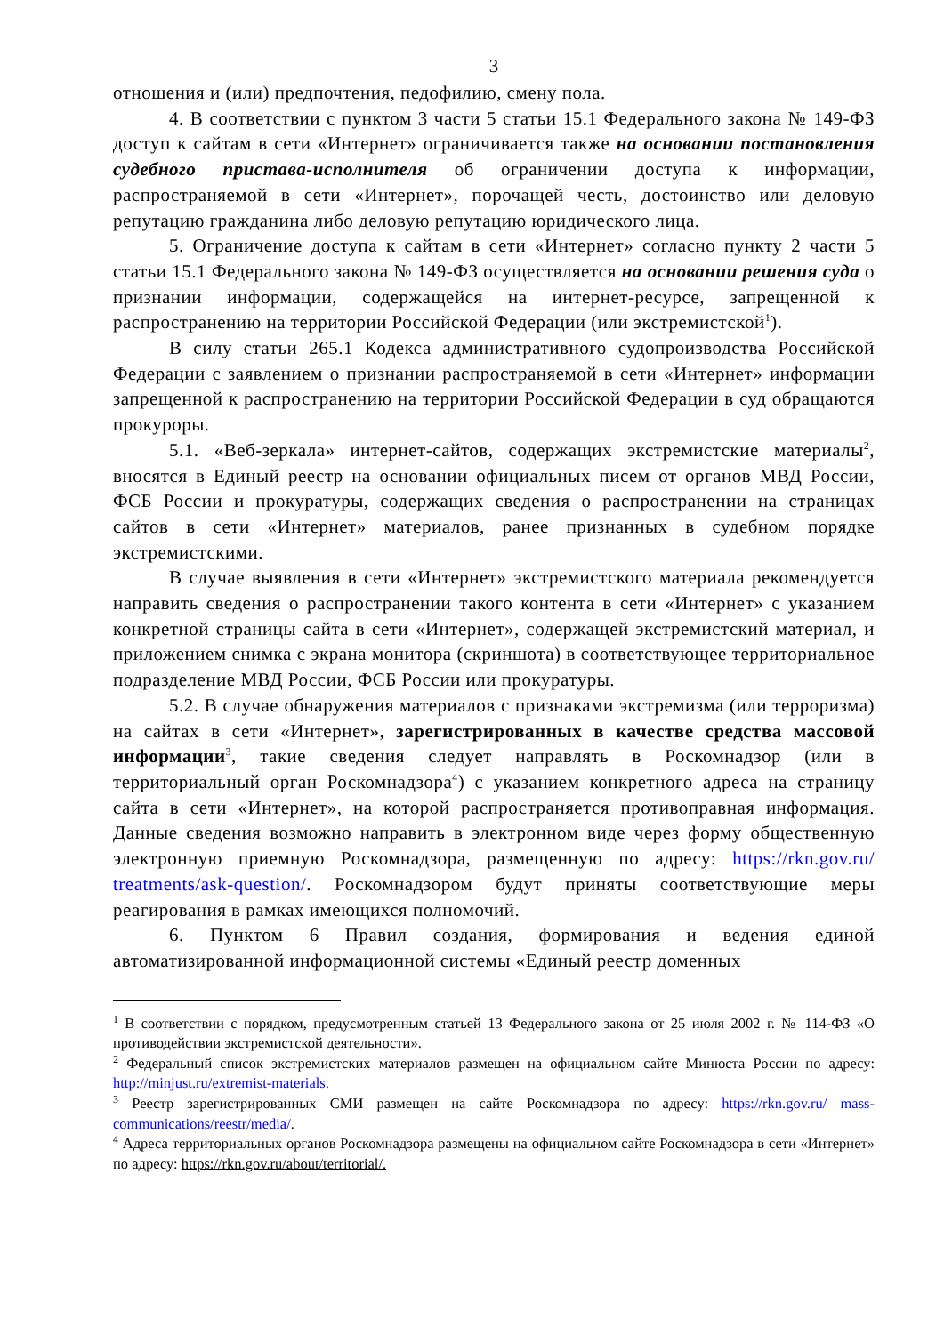3
отношения и (или) предпочтения, педофилию, смену пола.
4. В соответствии с пунктом 3 части 5 статьи 15.1 Федерального закона № 149-ФЗ доступ к сайтам в сети «Интернет» ограничивается также на основании постановления судебного пристава-исполнителя об ограничении доступа к информации, распространяемой в сети «Интернет», порочащей честь, достоинство или деловую репутацию гражданина либо деловую репутацию юридического лица.
5. Ограничение доступа к сайтам в сети «Интернет» согласно пункту 2 части 5 статьи 15.1 Федерального закона № 149-ФЗ осуществляется на основании решения суда о признании информации, содержащейся на интернет-ресурсе, запрещенной к распространению на территории Российской Федерации (или экстремистской<sup>1</sup>).
В силу статьи 265.1 Кодекса административного судопроизводства Российской Федерации с заявлением о признании распространяемой в сети «Интернет» информации запрещенной к распространению на территории Российской Федерации в суд обращаются прокуроры.
5.1. «Веб-зеркала» интернет-сайтов, содержащих экстремистские материалы<sup>2</sup>, вносятся в Единый реестр на основании официальных писем от органов МВД России, ФСБ России и прокуратуры, содержащих сведения о распространении на страницах сайтов в сети «Интернет» материалов, ранее признанных в судебном порядке экстремистскими.
В случае выявления в сети «Интернет» экстремистского материала рекомендуется направить сведения о распространении такого контента в сети «Интернет» с указанием конкретной страницы сайта в сети «Интернет», содержащей экстремистский материал, и приложением снимка с экрана монитора (скриншота) в соответствующее территориальное подразделение МВД России, ФСБ России или прокуратуры.
5.2. В случае обнаружения материалов с признаками экстремизма (или терроризма) на сайтах в сети «Интернет», зарегистрированных в качестве средства массовой информации<sup>3</sup>, такие сведения следует направлять в Роскомнадзор (или в территориальный орган Роскомнадзора<sup>4</sup>) с указанием конкретного адреса на страницу сайта в сети «Интернет», на которой распространяется противоправная информация. Данные сведения возможно направить в электронном виде через форму общественную электронную приемную Роскомнадзора, размещенную по адресу: https://rkn.gov.ru/ treatments/ask-question/. Роскомнадзором будут приняты соответствующие меры реагирования в рамках имеющихся полномочий.
6. Пунктом 6 Правил создания, формирования и ведения единой автоматизированной информационной системы «Единый реестр доменных
<sup>1</sup> В соответствии с порядком, предусмотренным статьей 13 Федерального закона от 25 июля 2002 г. № 114-ФЗ «О противодействии экстремистской деятельности».
<sup>2</sup> Федеральный список экстремистских материалов размещен на официальном сайте Минюста России по адресу: http://minjust.ru/extremist-materials.
<sup>3</sup> Реестр зарегистрированных СМИ размещен на сайте Роскомнадзора по адресу: https://rkn.gov.ru/ mass-communications/reestr/media/.
<sup>4</sup> Адреса территориальных органов Роскомнадзора размещены на официальном сайте Роскомнадзора в сети «Интернет» по адресу: https://rkn.gov.ru/about/territorial/.